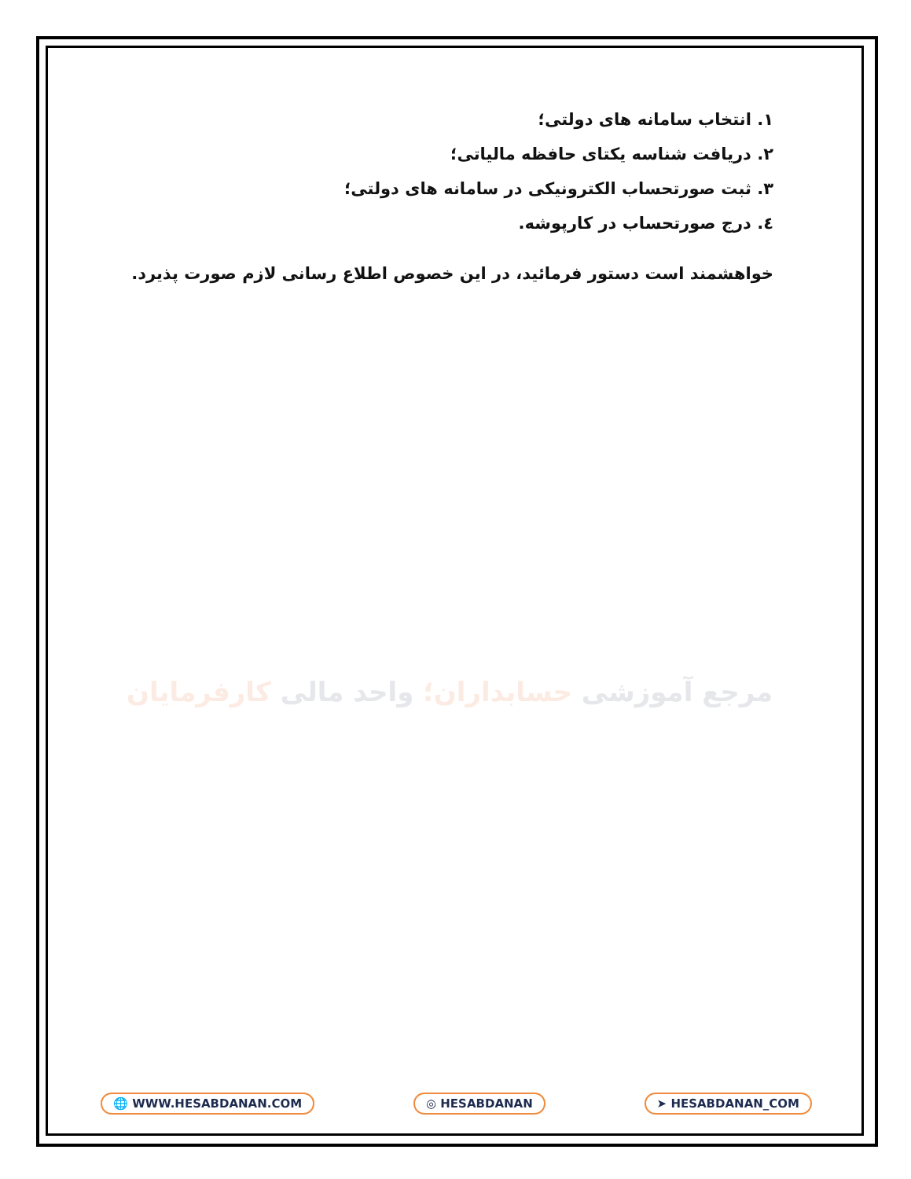۱. انتخاب سامانه های دولتی؛
۲. دریافت شناسه یکتای حافظه مالیاتی؛
۳. ثبت صورتحساب الکترونیکی در سامانه های دولتی؛
٤. درج صورتحساب در کارپوشه.
خواهشمند است دستور فرمائید، در این خصوص اطلاع رسانی لازم صورت پذیرد.
مرجع آموزشی حسابداران؛ واحد مالی کارفرمایان
🌐 WWW.HESABDANAN.COM ◎ HESABDANAN ➤ HESABDANAN_COM